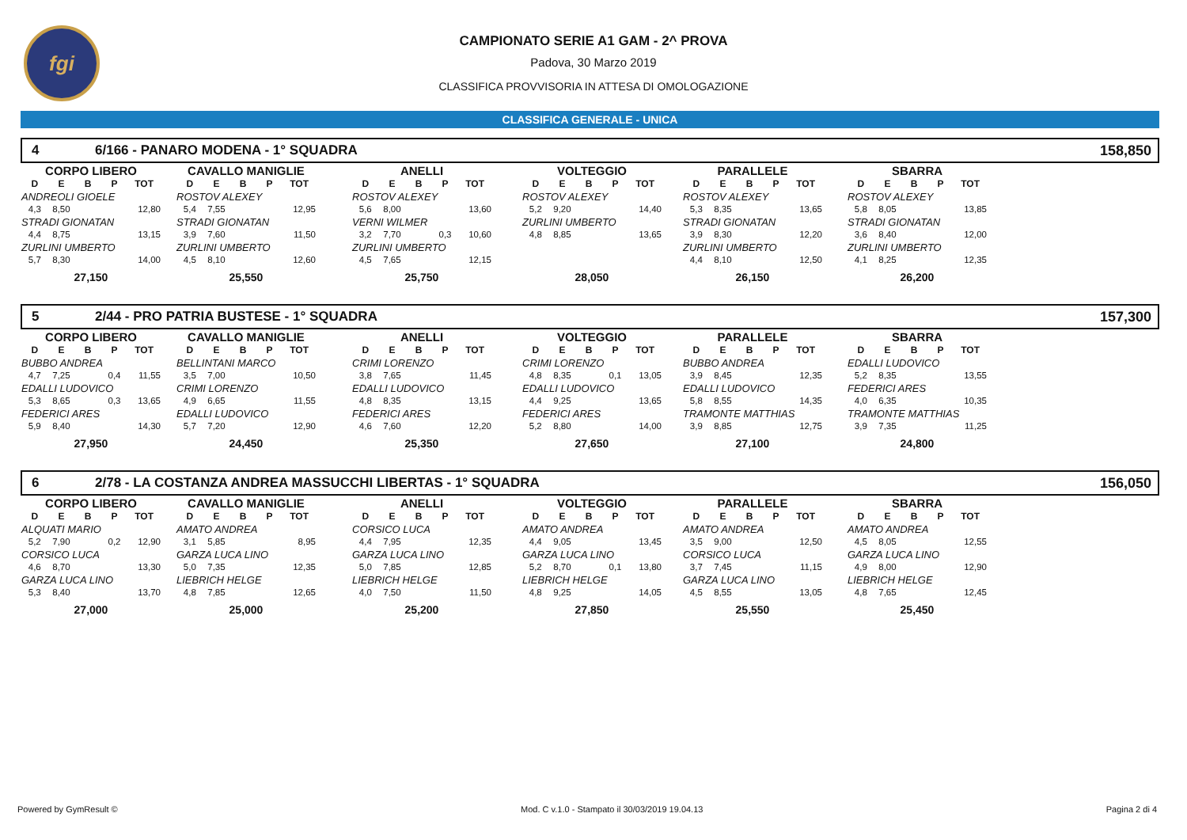fgi
CAMPIONATO SERIE A1 GAM - 2^ PROVA
Padova, 30 Marzo 2019
CLASSIFICA PROVVISORIA IN ATTESA DI OMOLOGAZIONE
CLASSIFICA GENERALE - UNICA
4 6/166 - PANARO MODENA - 1° SQUADRA 158,850
| CORPO LIBERO | | | | |
| --- | --- | --- | --- | --- |
| D | E | B | P | TOT |
| ANDREOLI GIOELE | | | | |
| 4,3 | 8,50 | | | 12,80 |
| STRADI GIONATAN | | | | |
| 4,4 | 8,75 | | | 13,15 |
| ZURLINI UMBERTO | | | | |
| 5,7 | 8,30 | | | 14,00 |
| 27,150 | | | | |
| CAVALLO MANIGLIE | | | | |
| --- | --- | --- | --- | --- |
| D | E | B | P | TOT |
| ROSTOV ALEXEY | | | | |
| 5,4 | 7,55 | | | 12,95 |
| STRADI GIONATAN | | | | |
| 3,9 | 7,60 | | | 11,50 |
| ZURLINI UMBERTO | | | | |
| 4,5 | 8,10 | | | 12,60 |
| 25,550 | | | | |
| ANELLI | | | | |
| --- | --- | --- | --- | --- |
| D | E | B | P | TOT |
| ROSTOV ALEXEY | | | | |
| 5,6 | 8,00 | | | 13,60 |
| VERNI WILMER | | | | |
| 3,2 | 7,70 | | 0,3 | 10,60 |
| ZURLINI UMBERTO | | | | |
| 4,5 | 7,65 | | | 12,15 |
| 25,750 | | | | |
| VOLTEGGIO | | | | |
| --- | --- | --- | --- | --- |
| D | E | B | P | TOT |
| ROSTOV ALEXEY | | | | |
| 5,2 | 9,20 | | | 14,40 |
| ZURLINI UMBERTO | | | | |
| 4,8 | 8,85 | | | 13,65 |
| 28,050 | | | | |
| PARALLELE | | | | |
| --- | --- | --- | --- | --- |
| D | E | B | P | TOT |
| ROSTOV ALEXEY | | | | |
| 5,3 | 8,35 | | | 13,65 |
| STRADI GIONATAN | | | | |
| 3,9 | 8,30 | | | 12,20 |
| ZURLINI UMBERTO | | | | |
| 4,4 | 8,10 | | | 12,50 |
| 26,150 | | | | |
| SBARRA | | | | |
| --- | --- | --- | --- | --- |
| D | E | B | P | TOT |
| ROSTOV ALEXEY | | | | |
| 5,8 | 8,05 | | | 13,85 |
| STRADI GIONATAN | | | | |
| 3,6 | 8,40 | | | 12,00 |
| ZURLINI UMBERTO | | | | |
| 4,1 | 8,25 | | | 12,35 |
| 26,200 | | | | |
5 2/44 - PRO PATRIA BUSTESE - 1° SQUADRA 157,300
| CORPO LIBERO | | | | |
| --- | --- | --- | --- | --- |
| D | E | B | P | TOT |
| BUBBO ANDREA | | | | |
| 4,7 | 7,25 | | 0,4 | 11,55 |
| EDALLI LUDOVICO | | | | |
| 5,3 | 8,65 | | 0,3 | 13,65 |
| FEDERICI ARES | | | | |
| 5,9 | 8,40 | | | 14,30 |
| 27,950 | | | | |
| CAVALLO MANIGLIE | | | | |
| --- | --- | --- | --- | --- |
| D | E | B | P | TOT |
| BELLINTANI MARCO | | | | |
| 3,5 | 7,00 | | | 10,50 |
| CRIMI LORENZO | | | | |
| 4,9 | 6,65 | | | 11,55 |
| EDALLI LUDOVICO | | | | |
| 5,7 | 7,20 | | | 12,90 |
| 24,450 | | | | |
| ANELLI | | | | |
| --- | --- | --- | --- | --- |
| D | E | B | P | TOT |
| CRIMI LORENZO | | | | |
| 3,8 | 7,65 | | | 11,45 |
| EDALLI LUDOVICO | | | | |
| 4,8 | 8,35 | | | 13,15 |
| FEDERICI ARES | | | | |
| 4,6 | 7,60 | | | 12,20 |
| 25,350 | | | | |
| VOLTEGGIO | | | | |
| --- | --- | --- | --- | --- |
| D | E | B | P | TOT |
| CRIMI LORENZO | | | | |
| 4,8 | 8,35 | | 0,1 | 13,05 |
| EDALLI LUDOVICO | | | | |
| 4,4 | 9,25 | | | 13,65 |
| FEDERICI ARES | | | | |
| 5,2 | 8,80 | | | 14,00 |
| 27,650 | | | | |
| PARALLELE | | | | |
| --- | --- | --- | --- | --- |
| D | E | B | P | TOT |
| BUBBO ANDREA | | | | |
| 3,9 | 8,45 | | | 12,35 |
| EDALLI LUDOVICO | | | | |
| 5,8 | 8,55 | | | 14,35 |
| TRAMONTE MATTHIAS | | | | |
| 3,9 | 8,85 | | | 12,75 |
| 27,100 | | | | |
| SBARRA | | | | |
| --- | --- | --- | --- | --- |
| D | E | B | P | TOT |
| EDALLI LUDOVICO | | | | |
| 5,2 | 8,35 | | | 13,55 |
| FEDERICI ARES | | | | |
| 4,0 | 6,35 | | | 10,35 |
| TRAMONTE MATTHIAS | | | | |
| 3,9 | 7,35 | | | 11,25 |
| 24,800 | | | | |
6 2/78 - LA COSTANZA ANDREA MASSUCCHI LIBERTAS - 1° SQUADRA 156,050
| CORPO LIBERO | | | | |
| --- | --- | --- | --- | --- |
| D | E | B | P | TOT |
| ALQUATI MARIO | | | | |
| 5,2 | 7,90 | | 0,2 | 12,90 |
| CORSICO LUCA | | | | |
| 4,6 | 8,70 | | | 13,30 |
| GARZA LUCA LINO | | | | |
| 5,3 | 8,40 | | | 13,70 |
| 27,000 | | | | |
| CAVALLO MANIGLIE | | | | |
| --- | --- | --- | --- | --- |
| D | E | B | P | TOT |
| AMATO ANDREA | | | | |
| 3,1 | 5,85 | | | 8,95 |
| GARZA LUCA LINO | | | | |
| 5,0 | 7,35 | | | 12,35 |
| LIEBRICH HELGE | | | | |
| 4,8 | 7,85 | | | 12,65 |
| 25,000 | | | | |
| ANELLI | | | | |
| --- | --- | --- | --- | --- |
| D | E | B | P | TOT |
| CORSICO LUCA | | | | |
| 4,4 | 7,95 | | | 12,35 |
| GARZA LUCA LINO | | | | |
| 5,0 | 7,85 | | | 12,85 |
| LIEBRICH HELGE | | | | |
| 4,0 | 7,50 | | | 11,50 |
| 25,200 | | | | |
| VOLTEGGIO | | | | |
| --- | --- | --- | --- | --- |
| D | E | B | P | TOT |
| AMATO ANDREA | | | | |
| 4,4 | 9,05 | | | 13,45 |
| GARZA LUCA LINO | | | | |
| 5,2 | 8,70 | | 0,1 | 13,80 |
| LIEBRICH HELGE | | | | |
| 4,8 | 9,25 | | | 14,05 |
| 27,850 | | | | |
| PARALLELE | | | | |
| --- | --- | --- | --- | --- |
| D | E | B | P | TOT |
| AMATO ANDREA | | | | |
| 3,5 | 9,00 | | | 12,50 |
| CORSICO LUCA | | | | |
| 3,7 | 7,45 | | | 11,15 |
| GARZA LUCA LINO | | | | |
| 4,5 | 8,55 | | | 13,05 |
| 25,550 | | | | |
| SBARRA | | | | |
| --- | --- | --- | --- | --- |
| D | E | B | P | TOT |
| AMATO ANDREA | | | | |
| 4,5 | 8,05 | | | 12,55 |
| GARZA LUCA LINO | | | | |
| 4,9 | 8,00 | | | 12,90 |
| LIEBRICH HELGE | | | | |
| 4,8 | 7,65 | | | 12,45 |
| 25,450 | | | | |
Powered by GymResult © Mod. C v.1.0 - Stampato il 30/03/2019 19.04.13 Pagina 2 di 4